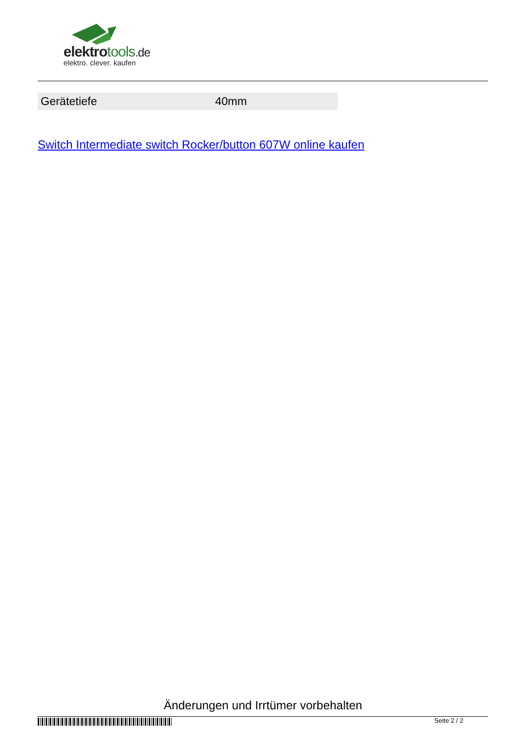elektrotools.de
elektro. clever. kaufen
| Gerätetiefe | 40mm |
Switch Intermediate switch Rocker/button 607W online kaufen
Änderungen und Irrtümer vorbehalten
Seite 2 / 2